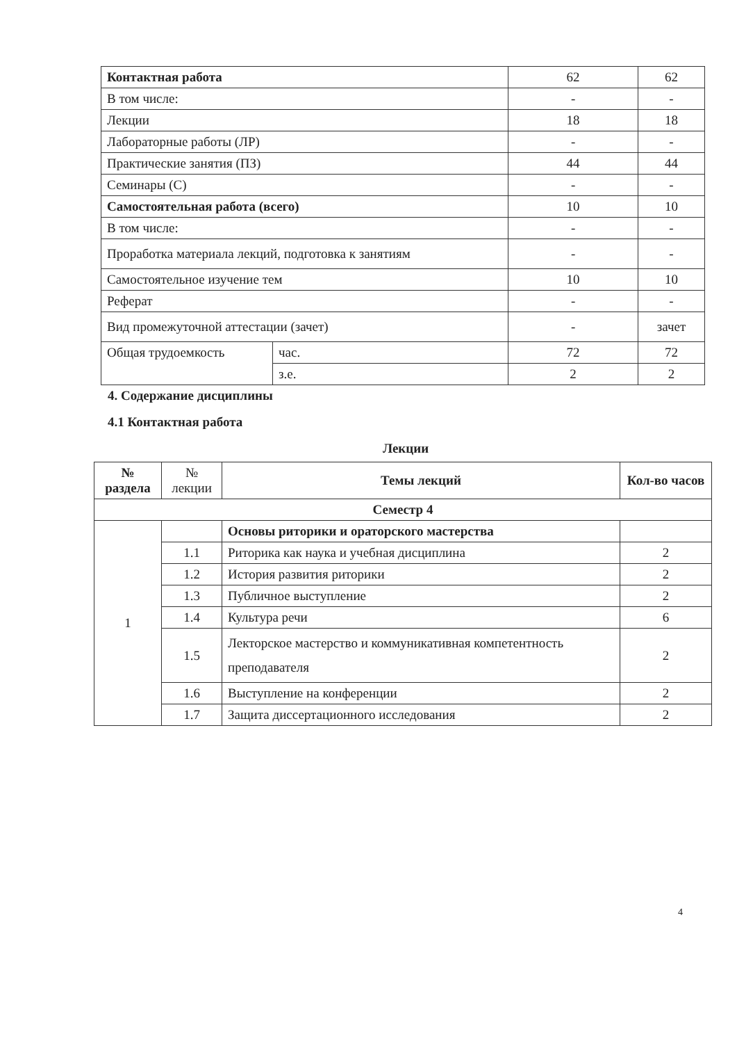| Контактная работа | | 62 | 62 |
| В том числе: | | - | - |
| Лекции | | 18 | 18 |
| Лабораторные работы (ЛР) | | - | - |
| Практические занятия (ПЗ) | | 44 | 44 |
| Семинары (С) | | - | - |
| Самостоятельная работа (всего) | | 10 | 10 |
| В том числе: | | - | - |
| Проработка материала лекций, подготовка к занятиям | | - | - |
| Самостоятельное изучение тем | | 10 | 10 |
| Реферат | | - | - |
| Вид промежуточной аттестации (зачет) | | - | зачет |
| Общая трудоемкость | час. | 72 | 72 |
| | з.е. | 2 | 2 |
4. Содержание дисциплины
4.1 Контактная работа
Лекции
| № раздела | № лекции | Темы лекций | Кол-во часов |
| --- | --- | --- | --- |
| Семестр 4 | | | |
| 1 | | Основы риторики и ораторского мастерства | |
| | 1.1 | Риторика как наука и учебная дисциплина | 2 |
| | 1.2 | История развития риторики | 2 |
| | 1.3 | Публичное выступление | 2 |
| | 1.4 | Культура речи | 6 |
| | 1.5 | Лекторское мастерство и коммуникативная компетентность преподавателя | 2 |
| | 1.6 | Выступление на конференции | 2 |
| | 1.7 | Защита диссертационного исследования | 2 |
4